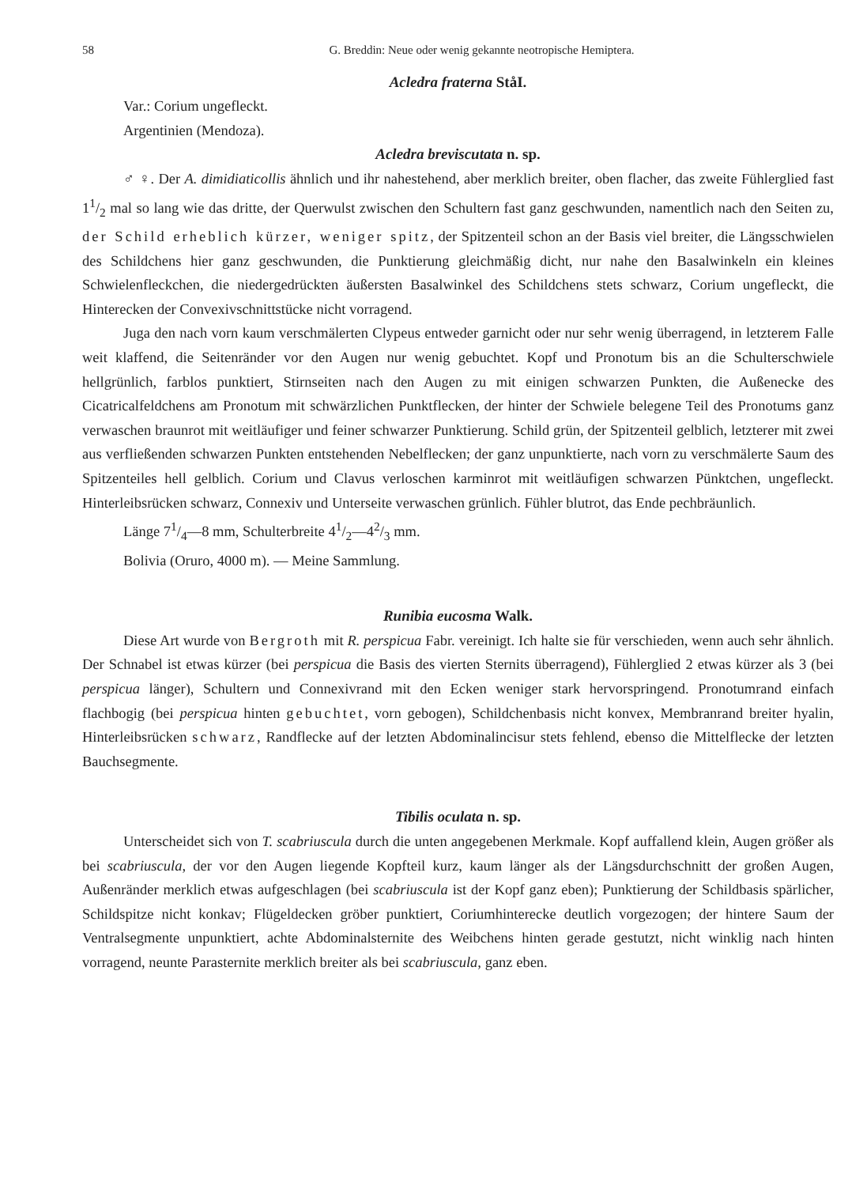58 G. Breddin: Neue oder wenig gekannte neotropische Hemiptera.
Acledra fraterna StåI.
Var.: Corium ungefleckt.
Argentinien (Mendoza).
Acledra breviscutata n. sp.
♂ ♀. Der A. dimidiaticollis ähnlich und ihr nahestehend, aber merklich breiter, oben flacher, das zweite Fühlerglied fast 11/2 mal so lang wie das dritte, der Querwulst zwischen den Schultern fast ganz geschwunden, namentlich nach den Seiten zu, der Schild erheblich kürzer, weniger spitz, der Spitzenteil schon an der Basis viel breiter, die Längsschwielen des Schildchens hier ganz geschwunden, die Punktierung gleichmäßig dicht, nur nahe den Basalwinkeln ein kleines Schwielenfleckchen, die niedergedrückten äußersten Basalwinkel des Schildchens stets schwarz, Corium ungefleckt, die Hinterecken der Convexivschnittstücke nicht vorragend.
Juga den nach vorn kaum verschmälerten Clypeus entweder garnicht oder nur sehr wenig überragend, in letzterem Falle weit klaffend, die Seitenränder vor den Augen nur wenig gebuchtet. Kopf und Pronotum bis an die Schulterschwiele hellgrünlich, farblos punktiert, Stirnseiten nach den Augen zu mit einigen schwarzen Punkten, die Außenecke des Cicatricalfeldchens am Pronotum mit schwärzlichen Punktflecken, der hinter der Schwiele belegene Teil des Pronotums ganz verwaschen braunrot mit weitläufiger und feiner schwarzer Punktierung. Schild grün, der Spitzenteil gelblich, letzterer mit zwei aus verfließenden schwarzen Punkten entstehenden Nebelflecken; der ganz unpunktierte, nach vorn zu verschmälerte Saum des Spitzenteiles hell gelblich. Corium und Clavus verloschen karminrot mit weitläufigen schwarzen Pünktchen, ungefleckt. Hinterleibsrücken schwarz, Connexiv und Unterseite verwaschen grünlich. Fühler blutrot, das Ende pechbräunlich.
Länge 71/4—8 mm, Schulterbreite 41/2—42/3 mm.
Bolivia (Oruro, 4000 m). — Meine Sammlung.
Runibia eucosma Walk.
Diese Art wurde von Bergroth mit R. perspicua Fabr. vereinigt. Ich halte sie für verschieden, wenn auch sehr ähnlich. Der Schnabel ist etwas kürzer (bei perspicua die Basis des vierten Sternits überragend), Fühlerglied 2 etwas kürzer als 3 (bei perspicua länger), Schultern und Connexivrand mit den Ecken weniger stark hervorspringend. Pronotumrand einfach flachbogig (bei perspicua hinten gebuchtet, vorn gebogen), Schildchenbasis nicht konvex, Membranrand breiter hyalin, Hinterleibsrücken schwarz, Randflecke auf der letzten Abdominalincisur stets fehlend, ebenso die Mittelflecke der letzten Bauchsegmente.
Tibilis oculata n. sp.
Unterscheidet sich von T. scabriuscula durch die unten angegebenen Merkmale. Kopf auffallend klein, Augen größer als bei scabriuscula, der vor den Augen liegende Kopfteil kurz, kaum länger als der Längsdurchschnitt der großen Augen, Außenränder merklich etwas aufgeschlagen (bei scabriuscula ist der Kopf ganz eben); Punktierung der Schildbasis spärlicher, Schildspitze nicht konkav; Flügeldecken gröber punktiert, Coriumhinterecke deutlich vorgezogen; der hintere Saum der Ventralsegmente unpunktiert, achte Abdominalsternite des Weibchens hinten gerade gestutzt, nicht winklig nach hinten vorragend, neunte Parasternite merklich breiter als bei scabriuscula, ganz eben.